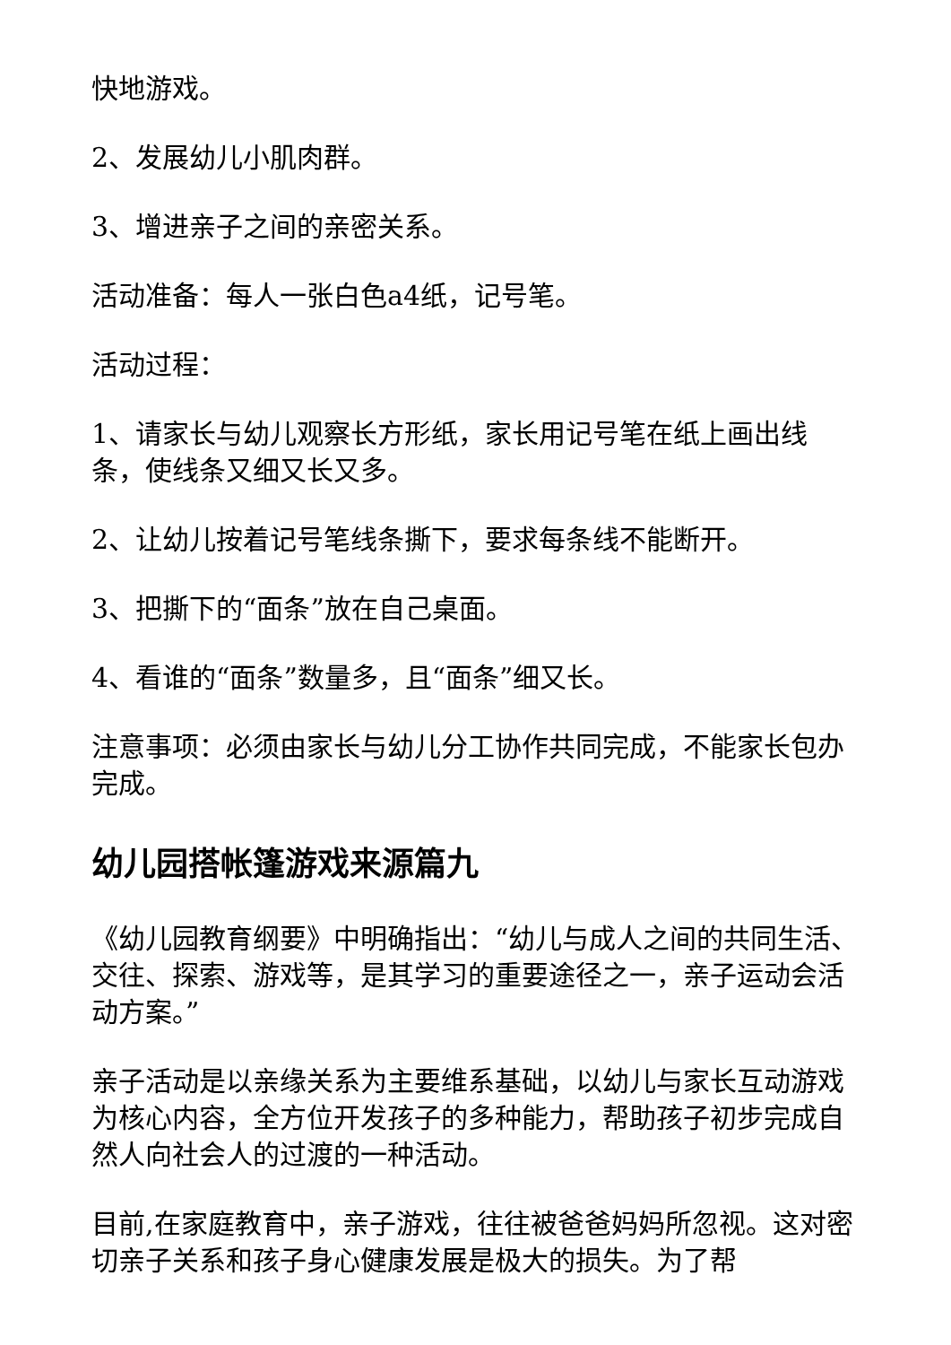快地游戏。
2、发展幼儿小肌肉群。
3、增进亲子之间的亲密关系。
活动准备：每人一张白色a4纸，记号笔。
活动过程：
1、请家长与幼儿观察长方形纸，家长用记号笔在纸上画出线条，使线条又细又长又多。
2、让幼儿按着记号笔线条撕下，要求每条线不能断开。
3、把撕下的“面条”放在自己桌面。
4、看谁的“面条”数量多，且“面条”细又长。
注意事项：必须由家长与幼儿分工协作共同完成，不能家长包办完成。
幼儿园搭帐篷游戏来源篇九
《幼儿园教育纲要》中明确指出：“幼儿与成人之间的共同生活、交往、探索、游戏等，是其学习的重要途径之一，亲子运动会活动方案。”
亲子活动是以亲缘关系为主要维系基础，以幼儿与家长互动游戏为核心内容，全方位开发孩子的多种能力，帮助孩子初步完成自然人向社会人的过渡的一种活动。
目前,在家庭教育中，亲子游戏，往往被爸爸妈妈所忽视。这对密切亲子关系和孩子身心健康发展是极大的损失。为了帮